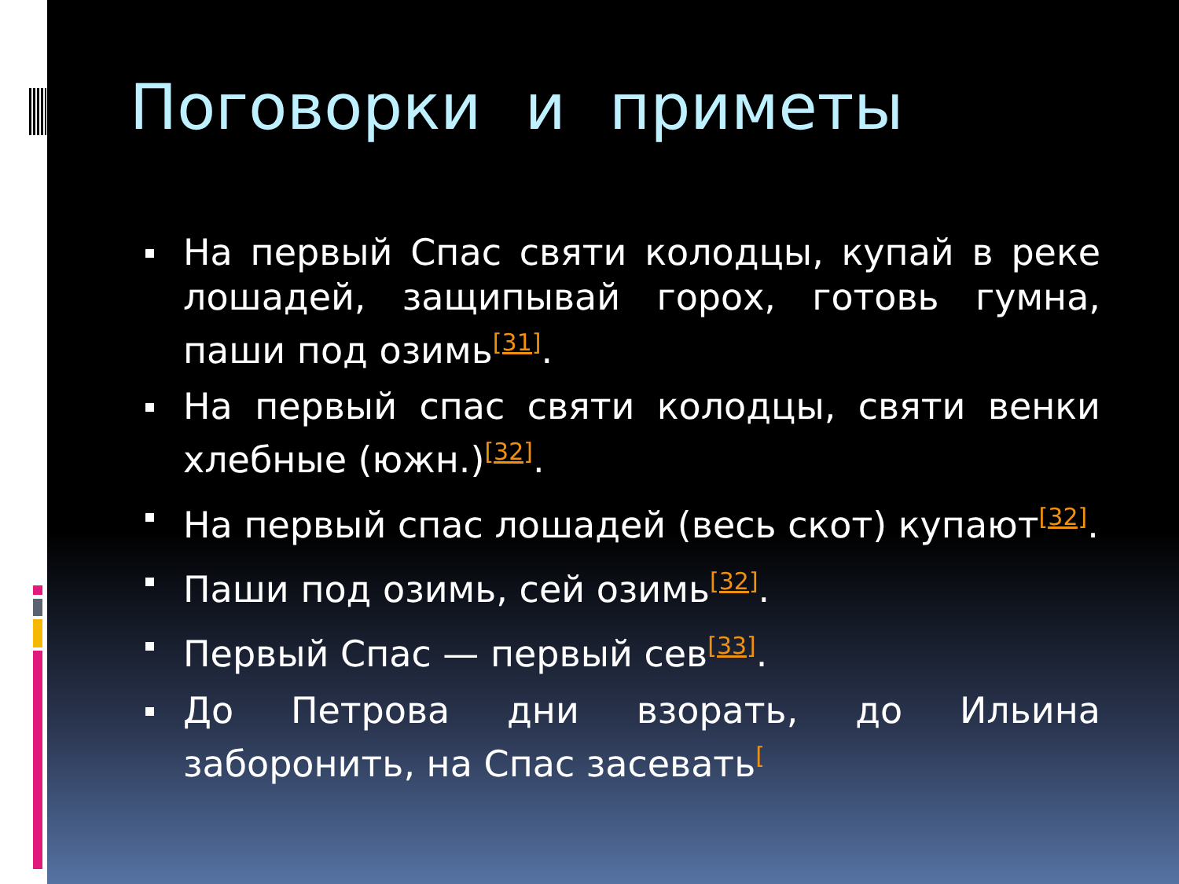Поговорки и приметы
На первый Спас святи колодцы, купай в реке лошадей, защипывай горох, готовь гумна, паши под озимь<sup>[31]</sup>.
На первый спас святи колодцы, святи венки хлебные (южн.)<sup>[32]</sup>.
На первый спас лошадей (весь скот) купают<sup>[32]</sup>.
Паши под озимь, сей озимь<sup>[32]</sup>.
Первый Спас — первый сев<sup>[33]</sup>.
До Петрова дни взорать, до Ильина заборонить, на Спас засевать<sup>[</sup>